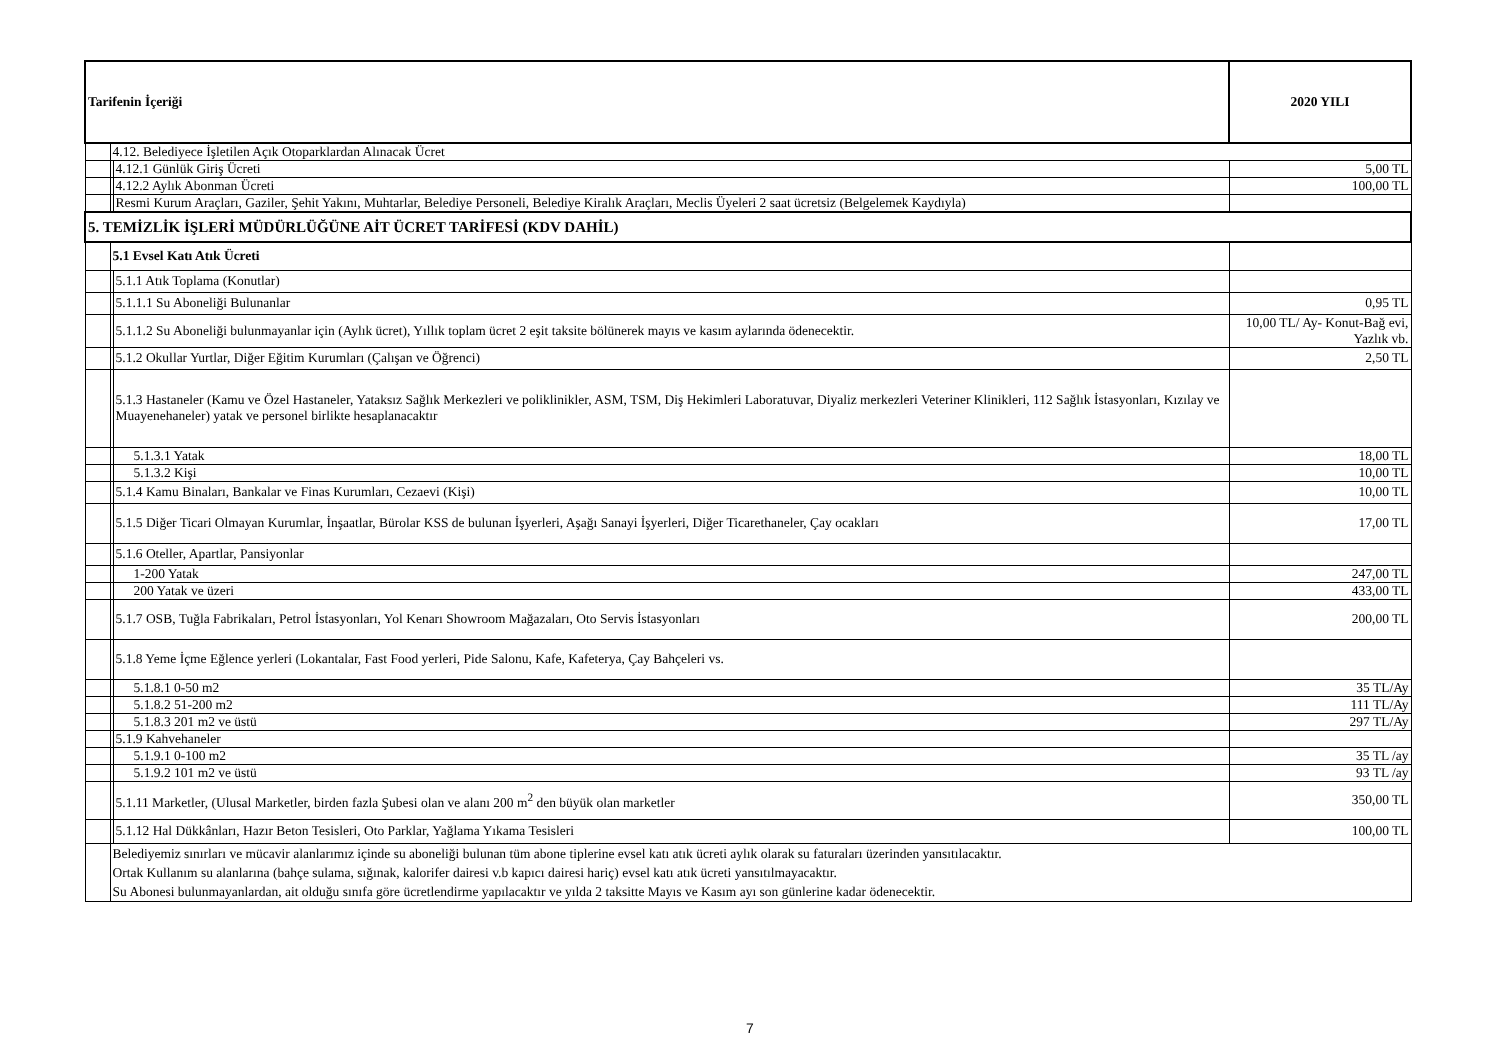| Tarifenin İçeriği | | | 2020 YILI |
| --- | --- | --- | --- |
| | 4.12. Belediyece İşletilen Açık Otoparklardan Alınacak Ücret | | |
| | | 4.12.1 Günlük Giriş Ücreti | 5,00 TL |
| | | 4.12.2 Aylık Abonman Ücreti | 100,00 TL |
| | | Resmi Kurum Araçları, Gaziler, Şehit Yakını, Muhtarlar, Belediye Personeli, Belediye Kiralık Araçları, Meclis Üyeleri 2 saat ücretsiz (Belgelemek Kaydıyla) | |
| 5. TEMİZLİK İŞLERİ MÜDÜRLÜĞÜNE AİT ÜCRET TARİFESİ (KDV DAHİL) | | | |
| | 5.1 Evsel Katı Atık Ücreti | | |
| | | 5.1.1 Atık Toplama (Konutlar) | |
| | | 5.1.1.1 Su Aboneliği Bulunanlar | 0,95 TL |
| | | 5.1.1.2 Su Aboneliği bulunmayanlar için (Aylık ücret), Yıllık toplam ücret 2 eşit taksite bölünerek mayıs ve kasım aylarında ödenecektir. | 10,00 TL/ Ay- Konut-Bağ evi, Yazlık vb. |
| | | 5.1.2 Okullar Yurtlar, Diğer Eğitim Kurumları (Çalışan ve Öğrenci) | 2,50 TL |
| | | 5.1.3 Hastaneler (Kamu ve Özel Hastaneler, Yataksız Sağlık Merkezleri ve poliklinikler, ASM, TSM, Diş Hekimleri Laboratuvar, Diyaliz merkezleri Veteriner Klinikleri, 112 Sağlık İstasyonları, Kızılay ve Muayenehaneler) yatak ve personel birlikte hesaplanacaktır | |
| | | 5.1.3.1 Yatak | 18,00 TL |
| | | 5.1.3.2 Kişi | 10,00 TL |
| | | 5.1.4 Kamu Binaları, Bankalar ve Finas Kurumları, Cezaevi (Kişi) | 10,00 TL |
| | | 5.1.5 Diğer Ticari Olmayan Kurumlar, İnşaatlar, Bürolar KSS de bulunan İşyerleri, Aşağı Sanayi İşyerleri, Diğer Ticarethaneler, Çay ocakları | 17,00 TL |
| | | 5.1.6 Oteller, Apartlar, Pansiyonlar | |
| | | 1-200 Yatak | 247,00 TL |
| | | 200 Yatak ve üzeri | 433,00 TL |
| | | 5.1.7 OSB, Tuğla Fabrikaları, Petrol İstasyonları, Yol Kenarı Showroom Mağazaları, Oto Servis İstasyonları | 200,00 TL |
| | | 5.1.8 Yeme İçme Eğlence yerleri (Lokantalar, Fast Food yerleri, Pide Salonu, Kafe, Kafeterya, Çay Bahçeleri vs. | |
| | | 5.1.8.1 0-50 m2 | 35 TL/Ay |
| | | 5.1.8.2 51-200 m2 | 111 TL/Ay |
| | | 5.1.8.3 201 m2 ve üstü | 297 TL/Ay |
| | | 5.1.9 Kahvehaneler | |
| | | 5.1.9.1 0-100 m2 | 35 TL /ay |
| | | 5.1.9.2 101 m2 ve üstü | 93 TL /ay |
| | | 5.1.11 Marketler, (Ulusal Marketler, birden fazla Şubesi olan ve alanı 200 m<sup>2</sup> den büyük olan marketler | 350,00 TL |
| | | 5.1.12 Hal Dükkânları, Hazır Beton Tesisleri, Oto Parklar, Yağlama Yıkama Tesisleri | 100,00 TL |
| | Belediyemiz sınırları ve mücavir alanlarımız içinde su aboneliği bulunan tüm abone tiplerine evsel katı atık ücreti aylık olarak su faturaları üzerinden yansıtılacaktır. Ortak Kullanım su alanlarına (bahçe sulama, sığınak, kalorifer dairesi v.b kapıcı dairesi hariç) evsel katı atık ücreti yansıtılmayacaktır. Su Abonesi bulunmayanlardan, ait olduğu sınıfa göre ücretlendirme yapılacaktır ve yılda 2 taksitte Mayıs ve Kasım ayı son günlerine kadar ödenecektir. | | |
7